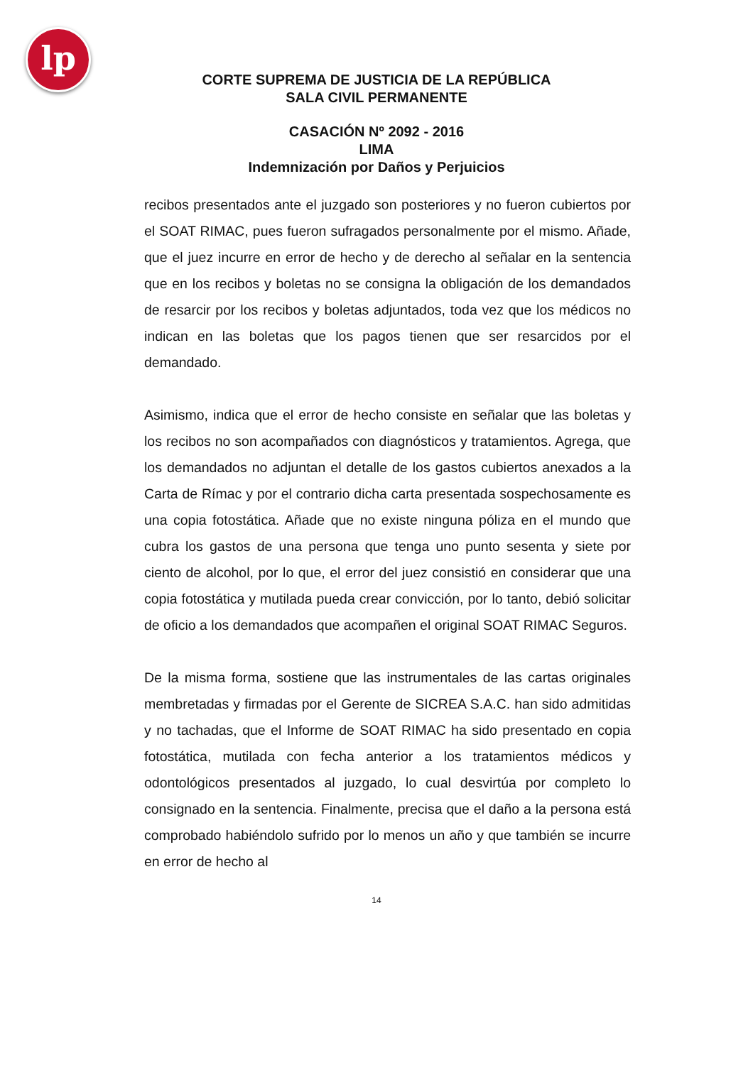lp
CORTE SUPREMA DE JUSTICIA DE LA REPÚBLICA
SALA CIVIL PERMANENTE
CASACIÓN Nº 2092 - 2016
LIMA
Indemnización por Daños y Perjuicios
recibos presentados ante el juzgado son posteriores y no fueron cubiertos por el SOAT RIMAC, pues fueron sufragados personalmente por el mismo. Añade, que el juez incurre en error de hecho y de derecho al señalar en la sentencia que en los recibos y boletas no se consigna la obligación de los demandados de resarcir por los recibos y boletas adjuntados, toda vez que los médicos no indican en las boletas que los pagos tienen que ser resarcidos por el demandado.
Asimismo, indica que el error de hecho consiste en señalar que las boletas y los recibos no son acompañados con diagnósticos y tratamientos. Agrega, que los demandados no adjuntan el detalle de los gastos cubiertos anexados a la Carta de Rímac y por el contrario dicha carta presentada sospechosamente es una copia fotostática. Añade que no existe ninguna póliza en el mundo que cubra los gastos de una persona que tenga uno punto sesenta y siete por ciento de alcohol, por lo que, el error del juez consistió en considerar que una copia fotostática y mutilada pueda crear convicción, por lo tanto, debió solicitar de oficio a los demandados que acompañen el original SOAT RIMAC Seguros.
De la misma forma, sostiene que las instrumentales de las cartas originales membretadas y firmadas por el Gerente de SICREA S.A.C. han sido admitidas y no tachadas, que el Informe de SOAT RIMAC ha sido presentado en copia fotostática, mutilada con fecha anterior a los tratamientos médicos y odontológicos presentados al juzgado, lo cual desvirtúa por completo lo consignado en la sentencia. Finalmente, precisa que el daño a la persona está comprobado habiéndolo sufrido por lo menos un año y que también se incurre en error de hecho al
14